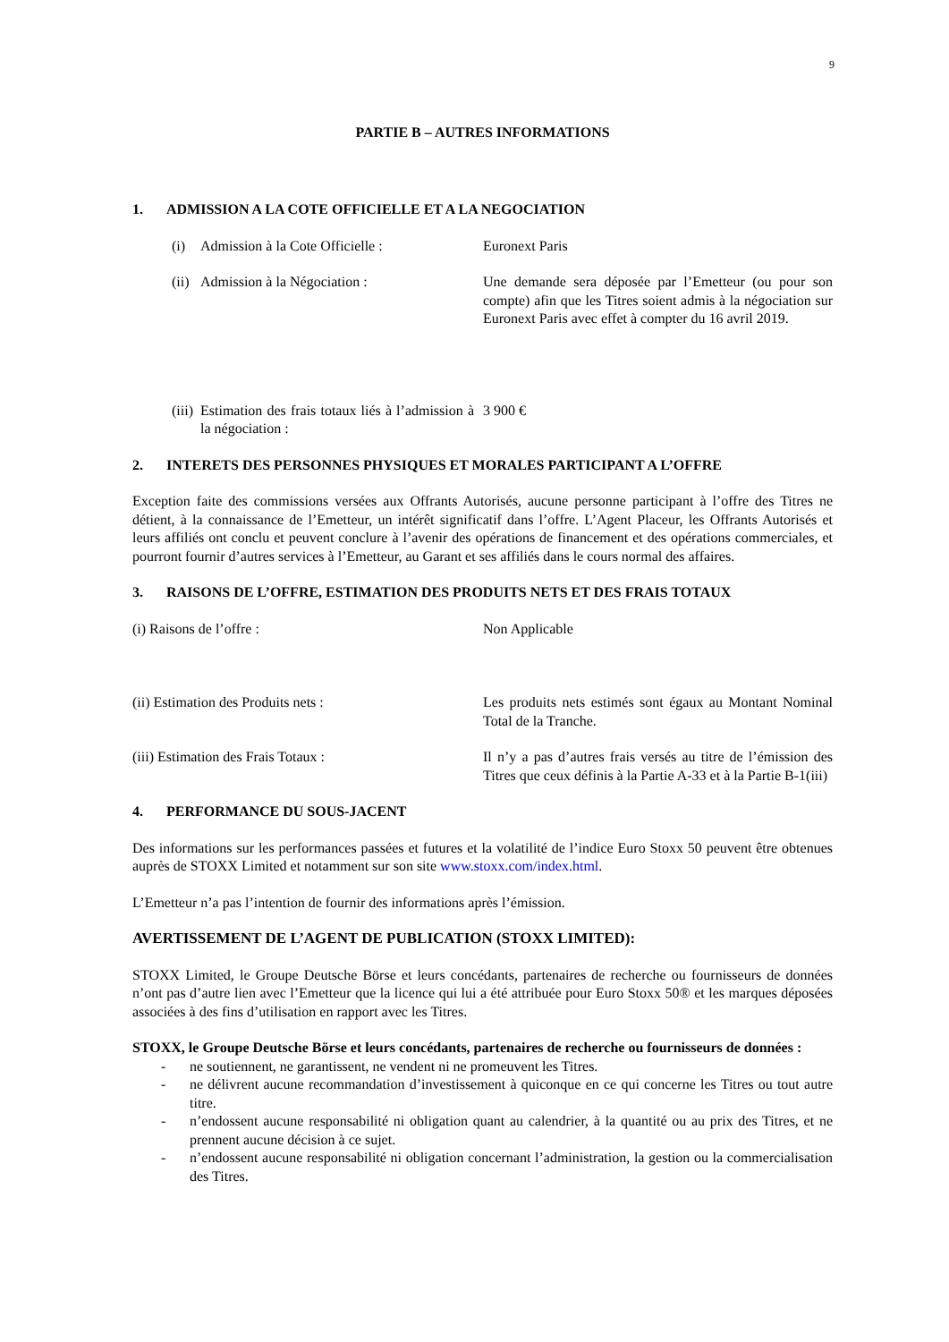9
PARTIE B – AUTRES INFORMATIONS
1. ADMISSION A LA COTE OFFICIELLE ET A LA NEGOCIATION
(i) Admission à la Cote Officielle : Euronext Paris
(ii) Admission à la Négociation : Une demande sera déposée par l’Emetteur (ou pour son compte) afin que les Titres soient admis à la négociation sur Euronext Paris avec effet à compter du 16 avril 2019.
(iii)
Estimation des frais totaux liés à l’admission à la négociation :
3 900 €
2. INTERETS DES PERSONNES PHYSIQUES ET MORALES PARTICIPANT A L’OFFRE
Exception faite des commissions versées aux Offrants Autorisés, aucune personne participant à l’offre des Titres ne détient, à la connaissance de l’Emetteur, un intérêt significatif dans l’offre. L’Agent Placeur, les Offrants Autorisés et leurs affiliés ont conclu et peuvent conclure à l’avenir des opérations de financement et des opérations commerciales, et pourront fournir d’autres services à l’Emetteur, au Garant et ses affiliés dans le cours normal des affaires.
3. RAISONS DE L’OFFRE, ESTIMATION DES PRODUITS NETS ET DES FRAIS TOTAUX
(i) Raisons de l’offre : Non Applicable
(ii) Estimation des Produits nets : Les produits nets estimés sont égaux au Montant Nominal Total de la Tranche.
(iii) Estimation des Frais Totaux : Il n’y a pas d’autres frais versés au titre de l’émission des Titres que ceux définis à la Partie A-33 et à la Partie B-1(iii)
4. PERFORMANCE DU SOUS-JACENT
Des informations sur les performances passées et futures et la volatilité de l’indice Euro Stoxx 50 peuvent être obtenues auprès de STOXX Limited et notamment sur son site www.stoxx.com/index.html.
L’Emetteur n’a pas l’intention de fournir des informations après l’émission.
AVERTISSEMENT DE L’AGENT DE PUBLICATION (STOXX LIMITED):
STOXX Limited, le Groupe Deutsche Börse et leurs concédants, partenaires de recherche ou fournisseurs de données n’ont pas d’autre lien avec l’Emetteur que la licence qui lui a été attribuée pour Euro Stoxx 50® et les marques déposées associées à des fins d’utilisation en rapport avec les Titres.
STOXX, le Groupe Deutsche Börse et leurs concédants, partenaires de recherche ou fournisseurs de données :
- ne soutiennent, ne garantissent, ne vendent ni ne promeuvent les Titres.
- ne délivrent aucune recommandation d’investissement à quiconque en ce qui concerne les Titres ou tout autre titre.
- n’endossent aucune responsabilité ni obligation quant au calendrier, à la quantité ou au prix des Titres, et ne prennent aucune décision à ce sujet.
- n’endossent aucune responsabilité ni obligation concernant l’administration, la gestion ou la commercialisation des Titres.